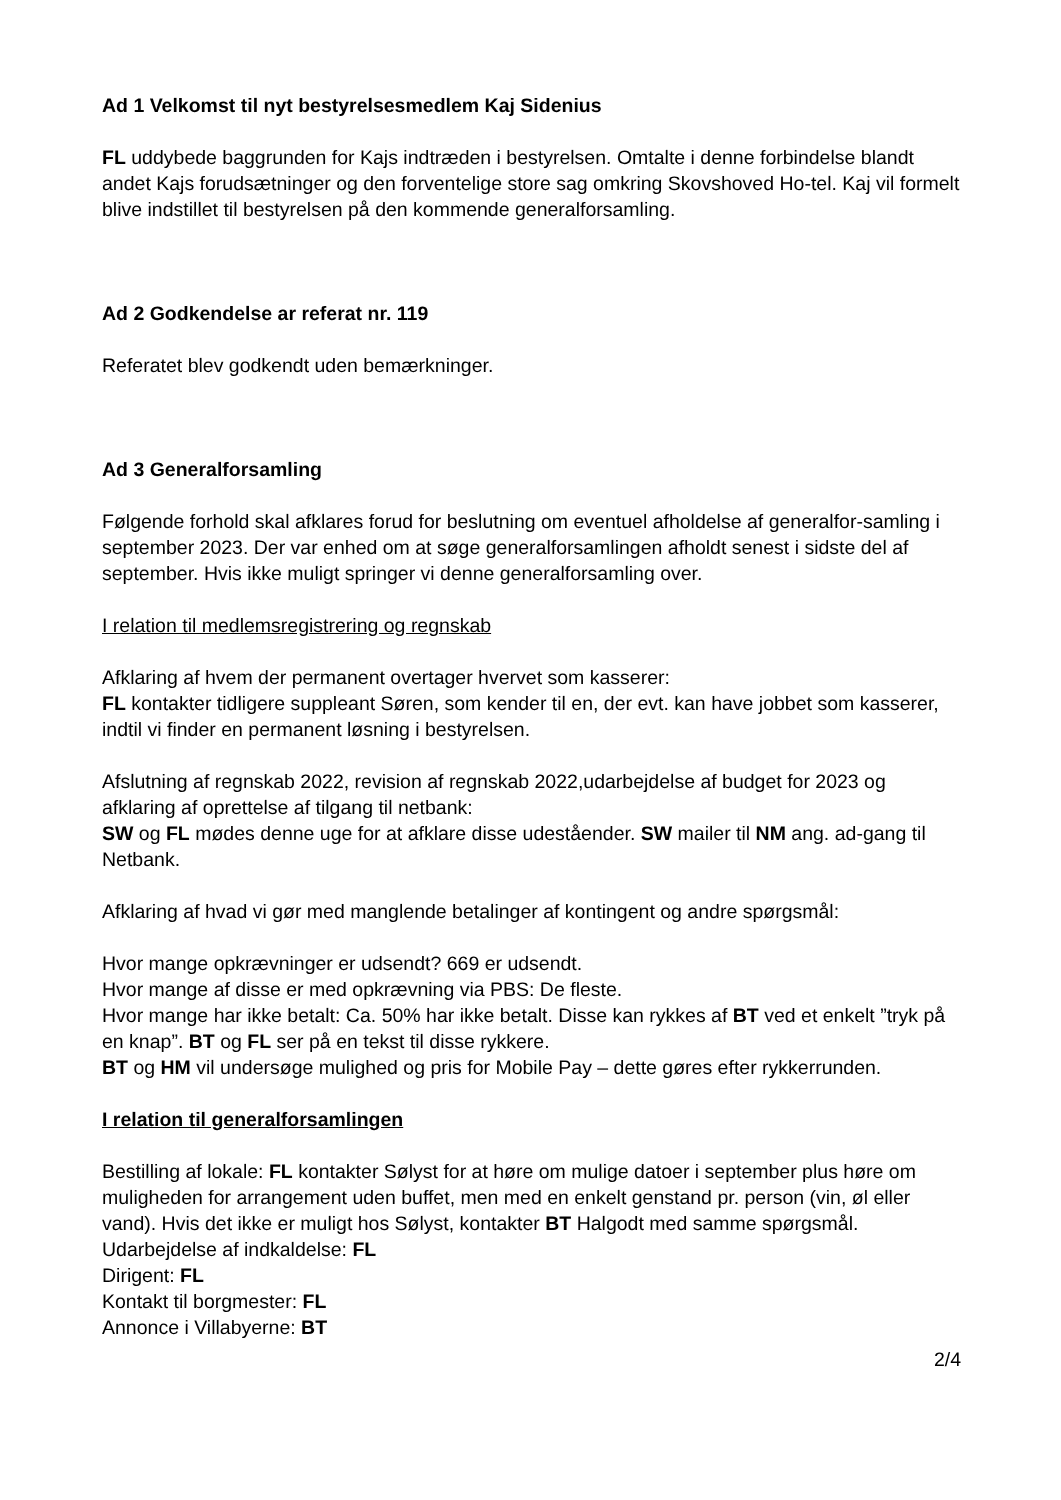Ad 1 Velkomst til nyt bestyrelsesmedlem Kaj Sidenius
FL uddybede baggrunden for Kajs indtræden i bestyrelsen. Omtalte i denne forbindelse blandt andet Kajs forudsætninger og den forventelige store sag omkring Skovshoved Ho-tel. Kaj vil formelt blive indstillet til bestyrelsen på den kommende generalforsamling.
Ad 2 Godkendelse ar referat nr. 119
Referatet blev godkendt uden bemærkninger.
Ad 3 Generalforsamling
Følgende forhold skal afklares forud for beslutning om eventuel afholdelse af generalfor-samling i september 2023. Der var enhed om at søge generalforsamlingen afholdt senest i sidste del af september. Hvis ikke muligt springer vi denne generalforsamling over.
I relation til medlemsregistrering og regnskab
Afklaring af hvem der permanent overtager hvervet som kasserer:
FL kontakter tidligere suppleant Søren, som kender til en, der evt. kan have jobbet som kasserer, indtil vi finder en permanent løsning i bestyrelsen.
Afslutning af regnskab 2022, revision af regnskab 2022,udarbejdelse af budget for 2023 og afklaring af oprettelse af tilgang til netbank:
SW og FL mødes denne uge for at afklare disse udeståender. SW mailer til NM ang. ad-gang til Netbank.
Afklaring af hvad vi gør med manglende betalinger af kontingent og andre spørgsmål:
Hvor mange opkrævninger er udsendt? 669 er udsendt.
Hvor mange af disse er med opkrævning via PBS: De fleste.
Hvor mange har ikke betalt: Ca. 50% har ikke betalt. Disse kan rykkes af BT ved et enkelt ”tryk på en knap”. BT og FL ser på en tekst til disse rykkere.
BT og HM vil undersøge mulighed og pris for Mobile Pay – dette gøres efter rykkerrunden.
I relation til generalforsamlingen
Bestilling af lokale: FL kontakter Sølyst for at høre om mulige datoer i september plus høre om muligheden for arrangement uden buffet, men med en enkelt genstand pr. person (vin, øl eller vand). Hvis det ikke er muligt hos Sølyst, kontakter BT Halgodt med samme spørgsmål.
Udarbejdelse af indkaldelse: FL
Dirigent: FL
Kontakt til borgmester: FL
Annonce i Villabyerne: BT
2/4